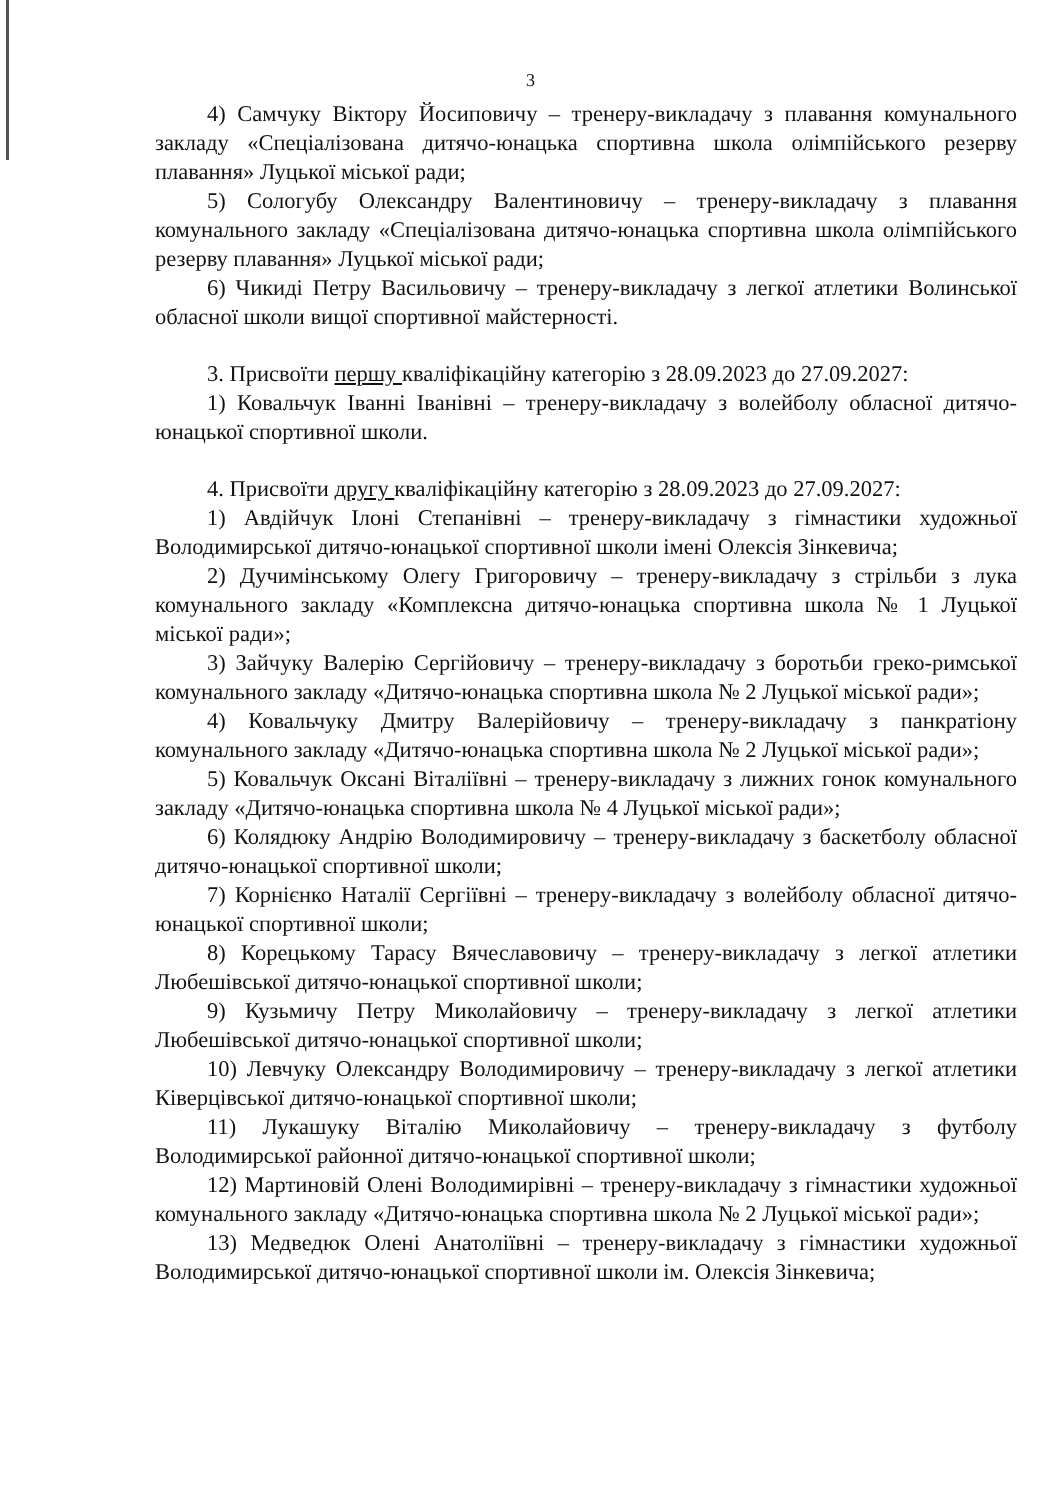3
4) Самчуку Віктору Йосиповичу – тренеру-викладачу з плавання комунального закладу «Спеціалізована дитячо-юнацька спортивна школа олімпійського резерву плавання» Луцької міської ради;
5) Сологубу Олександру Валентиновичу – тренеру-викладачу з плавання комунального закладу «Спеціалізована дитячо-юнацька спортивна школа олімпійського резерву плавання» Луцької міської ради;
6) Чикиді Петру Васильовичу – тренеру-викладачу з легкої атлетики Волинської обласної школи вищої спортивної майстерності.
3. Присвоїти першу кваліфікаційну категорію з 28.09.2023 до 27.09.2027:
1) Ковальчук Іванні Іванівні – тренеру-викладачу з волейболу обласної дитячо-юнацької спортивної школи.
4. Присвоїти другу кваліфікаційну категорію з 28.09.2023 до 27.09.2027:
1) Авдійчук Ілоні Степанівні – тренеру-викладачу з гімнастики художньої Володимирської дитячо-юнацької спортивної школи імені Олексія Зінкевича;
2) Дучимінському Олегу Григоровичу – тренеру-викладачу з стрільби з лука комунального закладу «Комплексна дитячо-юнацька спортивна школа № 1 Луцької міської ради»;
3) Зайчуку Валерію Сергійовичу – тренеру-викладачу з боротьби греко-римської комунального закладу «Дитячо-юнацька спортивна школа № 2 Луцької міської ради»;
4) Ковальчуку Дмитру Валерійовичу – тренеру-викладачу з панкратіону комунального закладу «Дитячо-юнацька спортивна школа № 2 Луцької міської ради»;
5) Ковальчук Оксані Віталіївні – тренеру-викладачу з лижних гонок комунального закладу «Дитячо-юнацька спортивна школа № 4 Луцької міської ради»;
6) Колядюку Андрію Володимировичу – тренеру-викладачу з баскетболу обласної дитячо-юнацької спортивної школи;
7) Корнієнко Наталії Сергіївні – тренеру-викладачу з волейболу обласної дитячо-юнацької спортивної школи;
8) Корецькому Тарасу Вячеславовичу – тренеру-викладачу з легкої атлетики Любешівської дитячо-юнацької спортивної школи;
9) Кузьмичу Петру Миколайовичу – тренеру-викладачу з легкої атлетики Любешівської дитячо-юнацької спортивної школи;
10) Левчуку Олександру Володимировичу – тренеру-викладачу з легкої атлетики Ківерцівської дитячо-юнацької спортивної школи;
11) Лукашуку Віталію Миколайовичу – тренеру-викладачу з футболу Володимирської районної дитячо-юнацької спортивної школи;
12) Мартиновій Олені Володимирівні – тренеру-викладачу з гімнастики художньої комунального закладу «Дитячо-юнацька спортивна школа № 2 Луцької міської ради»;
13) Медведюк Олені Анатоліївні – тренеру-викладачу з гімнастики художньої Володимирської дитячо-юнацької спортивної школи ім. Олексія Зінкевича;